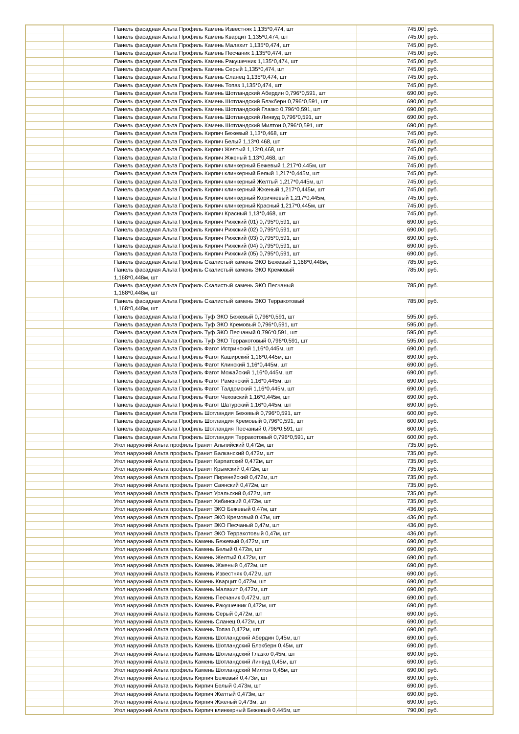| | | Панель фасадная Альта Профиль Камень Известняк 1,135*0,474, шт | 745,00 | руб. |
| | | Панель фасадная Альта Профиль Камень Кварцит 1,135*0,474, шт | 745,00 | руб. |
| | | Панель фасадная Альта Профиль Камень Малахит 1,135*0,474, шт | 745,00 | руб. |
| | | Панель фасадная Альта Профиль Камень Песчаник 1,135*0,474, шт | 745,00 | руб. |
| | | Панель фасадная Альта Профиль Камень Ракушечник 1,135*0,474, шт | 745,00 | руб. |
| | | Панель фасадная Альта Профиль Камень Серый 1,135*0,474, шт | 745,00 | руб. |
| | | Панель фасадная Альта Профиль Камень Сланец 1,135*0,474, шт | 745,00 | руб. |
| | | Панель фасадная Альта Профиль Камень Топаз 1,135*0,474, шт | 745,00 | руб. |
| | | Панель фасадная Альта Профиль Камень Шотландский Абердин 0,796*0,591, шт | 690,00 | руб. |
| | | Панель фасадная Альта Профиль Камень Шотландский Блэкберн 0,796*0,591, шт | 690,00 | руб. |
| | | Панель фасадная Альта Профиль Камень Шотландский Глазко 0,796*0,591, шт | 690,00 | руб. |
| | | Панель фасадная Альта Профиль Камень Шотландский Линвуд 0,796*0,591, шт | 690,00 | руб. |
| | | Панель фасадная Альта Профиль Камень Шотландский Милтон 0,796*0,591, шт | 690,00 | руб. |
| | | Панель фасадная Альта Профиль Кирпич Бежевый 1,13*0,468, шт | 745,00 | руб. |
| | | Панель фасадная Альта Профиль Кирпич Белый 1,13*0,468, шт | 745,00 | руб. |
| | | Панель фасадная Альта Профиль Кирпич Желтый 1,13*0,468, шт | 745,00 | руб. |
| | | Панель фасадная Альта Профиль Кирпич Жженый 1,13*0,468, шт | 745,00 | руб. |
| | | Панель фасадная Альта Профиль Кирпич клинкерный Бежевый 1,217*0,445м, шт | 745,00 | руб. |
| | | Панель фасадная Альта Профиль Кирпич клинкерный Белый 1,217*0,445м, шт | 745,00 | руб. |
| | | Панель фасадная Альта Профиль Кирпич клинкерный Желтый 1,217*0,445м, шт | 745,00 | руб. |
| | | Панель фасадная Альта Профиль Кирпич клинкерный Жженый 1,217*0,445м, шт | 745,00 | руб. |
| | | Панель фасадная Альта Профиль Кирпич клинкерный Коричневый 1,217*0,445м, | 745,00 | руб. |
| | | Панель фасадная Альта Профиль Кирпич клинкерный Красный 1,217*0,445м, шт | 745,00 | руб. |
| | | Панель фасадная Альта Профиль Кирпич Красный 1,13*0,468, шт | 745,00 | руб. |
| | | Панель фасадная Альта Профиль Кирпич Рижский (01) 0,795*0,591, шт | 690,00 | руб. |
| | | Панель фасадная Альта Профиль Кирпич Рижский (02) 0,795*0,591, шт | 690,00 | руб. |
| | | Панель фасадная Альта Профиль Кирпич Рижский (03) 0,795*0,591, шт | 690,00 | руб. |
| | | Панель фасадная Альта Профиль Кирпич Рижский (04) 0,795*0,591, шт | 690,00 | руб. |
| | | Панель фасадная Альта Профиль Кирпич Рижский (05) 0,795*0,591, шт | 690,00 | руб. |
| | | Панель фасадная Альта Профиль Скалистый камень ЭКО Бежевый 1,168*0,448м, | 785,00 | руб. |
| | | Панель фасадная Альта Профиль Скалистый камень ЭКО Кремовый 1,168*0,448м, шт | 785,00 | руб. |
| | | Панель фасадная Альта Профиль Скалистый камень ЭКО Песчаный 1,168*0,448м, шт | 785,00 | руб. |
| | | Панель фасадная Альта Профиль Скалистый камень ЭКО Терракотовый 1,168*0,448м, шт | 785,00 | руб. |
| | | Панель фасадная Альта Профиль Туф ЭКО Бежевый 0,796*0,591, шт | 595,00 | руб. |
| | | Панель фасадная Альта Профиль Туф ЭКО Кремовый 0,796*0,591, шт | 595,00 | руб. |
| | | Панель фасадная Альта Профиль Туф ЭКО Песчаный 0,796*0,591, шт | 595,00 | руб. |
| | | Панель фасадная Альта Профиль Туф ЭКО Терракотовый 0,796*0,591, шт | 595,00 | руб. |
| | | Панель фасадная Альта Профиль Фагот Истринский 1,16*0,445м, шт | 690,00 | руб. |
| | | Панель фасадная Альта Профиль Фагот Каширский 1,16*0,445м, шт | 690,00 | руб. |
| | | Панель фасадная Альта Профиль Фагот Клинский 1,16*0,445м, шт | 690,00 | руб. |
| | | Панель фасадная Альта Профиль Фагот Можайский 1,16*0,445м, шт | 690,00 | руб. |
| | | Панель фасадная Альта Профиль Фагот Раменский 1,16*0,445м, шт | 690,00 | руб. |
| | | Панель фасадная Альта Профиль Фагот Талдомский 1,16*0,445м, шт | 690,00 | руб. |
| | | Панель фасадная Альта Профиль Фагот Чеховский 1,16*0,445м, шт | 690,00 | руб. |
| | | Панель фасадная Альта Профиль Фагот Шатурский 1,16*0,445м, шт | 690,00 | руб. |
| | | Панель фасадная Альта Профиль Шотландия Бежевый 0,796*0,591, шт | 600,00 | руб. |
| | | Панель фасадная Альта Профиль Шотландия Кремовый 0,796*0,591, шт | 600,00 | руб. |
| | | Панель фасадная Альта Профиль Шотландия Песчаный 0,796*0,591, шт | 600,00 | руб. |
| | | Панель фасадная Альта Профиль Шотландия Терракотовый 0,796*0,591, шт | 600,00 | руб. |
| | | Угол наружний Альта профиль Гранит Альпийский 0,472м, шт | 735,00 | руб. |
| | | Угол наружний Альта профиль Гранит Балканский 0,472м, шт | 735,00 | руб. |
| | | Угол наружний Альта профиль Гранит Карпатский 0,472м, шт | 735,00 | руб. |
| | | Угол наружний Альта профиль Гранит Крымский 0,472м, шт | 735,00 | руб. |
| | | Угол наружний Альта профиль Гранит Пиренейский 0,472м, шт | 735,00 | руб. |
| | | Угол наружний Альта профиль Гранит Саянский 0,472м, шт | 735,00 | руб. |
| | | Угол наружний Альта профиль Гранит Уральский 0,472м, шт | 735,00 | руб. |
| | | Угол наружний Альта профиль Гранит Хибинский 0,472м, шт | 735,00 | руб. |
| | | Угол наружний Альта профиль Гранит ЭКО Бежевый 0,47м, шт | 436,00 | руб. |
| | | Угол наружний Альта профиль Гранит ЭКО Кремовый 0,47м, шт | 436,00 | руб. |
| | | Угол наружний Альта профиль Гранит ЭКО Песчаный 0,47м, шт | 436,00 | руб. |
| | | Угол наружний Альта профиль Гранит ЭКО Терракотовый 0,47м, шт | 436,00 | руб. |
| | | Угол наружний Альта профиль Камень Бежевый 0,472м, шт | 690,00 | руб. |
| | | Угол наружний Альта профиль Камень Белый 0,472м, шт | 690,00 | руб. |
| | | Угол наружний Альта профиль Камень Желтый 0,472м, шт | 690,00 | руб. |
| | | Угол наружний Альта профиль Камень Жженый 0,472м, шт | 690,00 | руб. |
| | | Угол наружний Альта профиль Камень Известняк 0,472м, шт | 690,00 | руб. |
| | | Угол наружний Альта профиль Камень Кварцит 0,472м, шт | 690,00 | руб. |
| | | Угол наружний Альта профиль Камень Малахит 0,472м, шт | 690,00 | руб. |
| | | Угол наружний Альта профиль Камень Песчаник 0,472м, шт | 690,00 | руб. |
| | | Угол наружний Альта профиль Камень Ракушечник 0,472м, шт | 690,00 | руб. |
| | | Угол наружний Альта профиль Камень Серый 0,472м, шт | 690,00 | руб. |
| | | Угол наружний Альта профиль Камень Сланец 0,472м, шт | 690,00 | руб. |
| | | Угол наружний Альта профиль Камень Топаз 0,472м, шт | 690,00 | руб. |
| | | Угол наружний Альта профиль Камень Шотландский Абердин 0,45м, шт | 690,00 | руб. |
| | | Угол наружний Альта профиль Камень Шотландский Блэкберн 0,45м, шт | 690,00 | руб. |
| | | Угол наружний Альта профиль Камень Шотландский Глазко 0,45м, шт | 690,00 | руб. |
| | | Угол наружний Альта профиль Камень Шотландский Линвуд 0,45м, шт | 690,00 | руб. |
| | | Угол наружний Альта профиль Камень Шотландский Милтон 0,45м, шт | 690,00 | руб. |
| | | Угол наружний Альта профиль Кирпич Бежевый 0,473м, шт | 690,00 | руб. |
| | | Угол наружний Альта профиль Кирпич Белый 0,473м, шт | 690,00 | руб. |
| | | Угол наружний Альта профиль Кирпич Желтый 0,473м, шт | 690,00 | руб. |
| | | Угол наружний Альта профиль Кирпич Жженый 0,473м, шт | 690,00 | руб. |
| | | Угол наружний Альта профиль Кирпич клинкерный Бежевый 0,445м, шт | 790,00 | руб. |